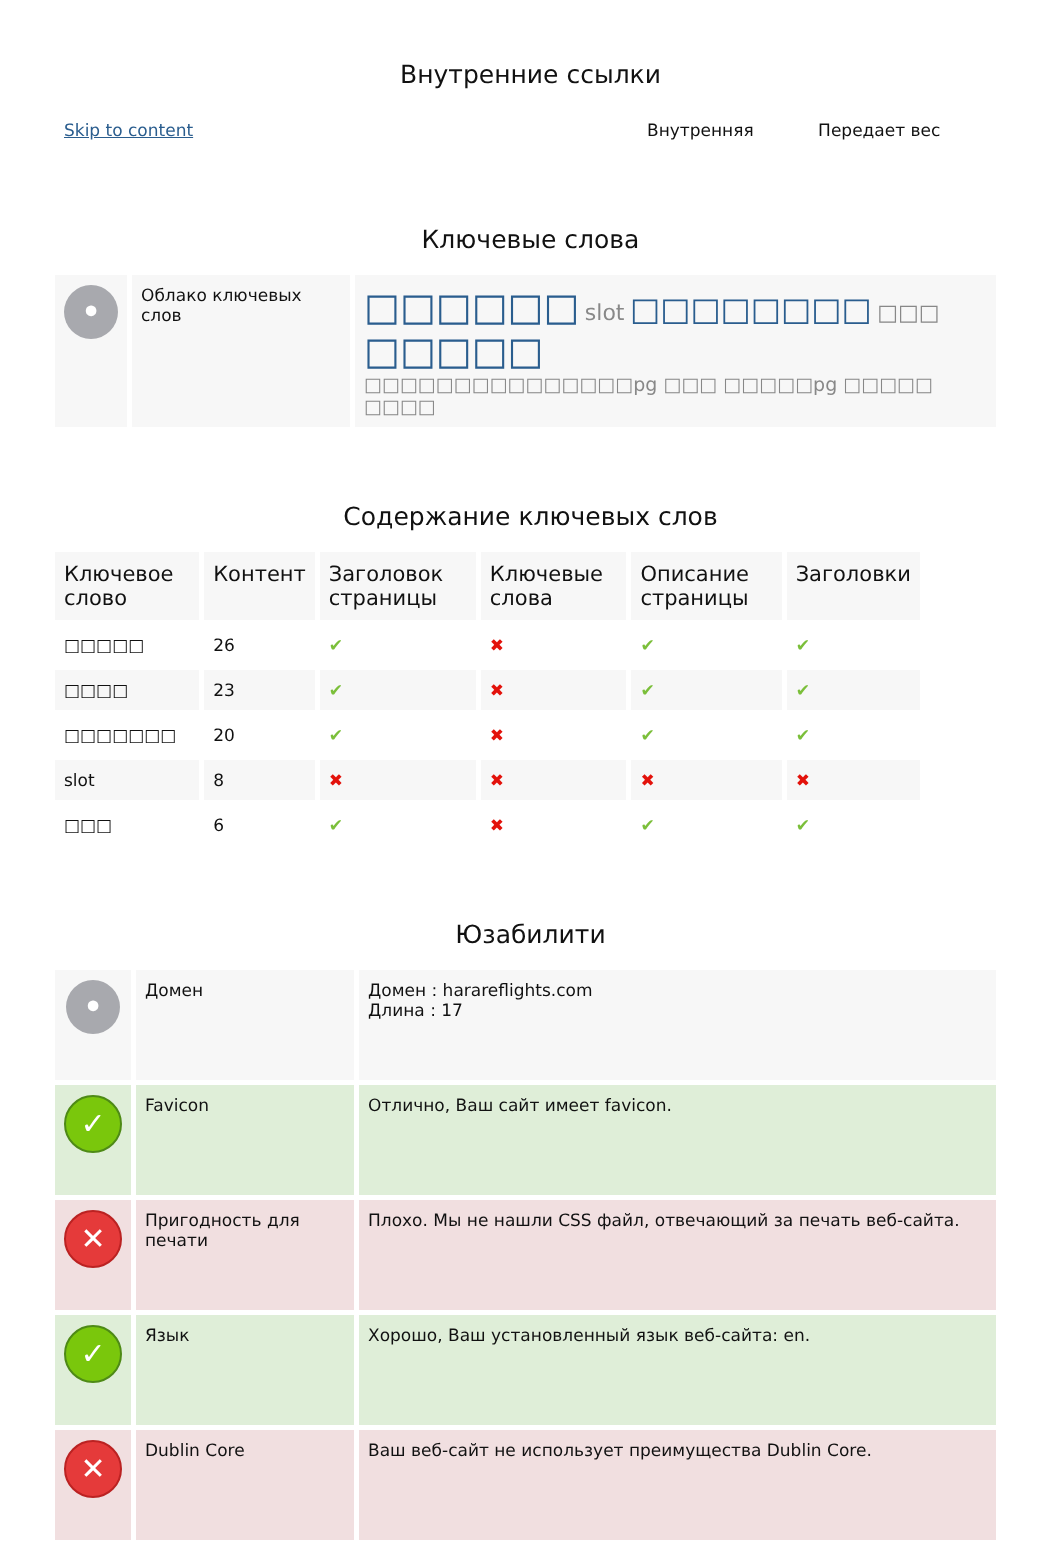Внутренние ссылки
| Skip to content | Внутренняя | Передает вес |
Ключевые слова
| • | Облако ключевых слов | □□□□□□ slot □□□□□□□□ □□□ □□□□□ □□□□□□□□□□□□□□□pg □□□ □□□□□pg □□□□□ □□□□ |
Содержание ключевых слов
| Ключевое слово | Контент | Заголовок страницы | Ключевые слова | Описание страницы | Заголовки |
| --- | --- | --- | --- | --- | --- |
| □□□□□ | 26 | ✔ | ✖ | ✔ | ✔ |
| □□□□ | 23 | ✔ | ✖ | ✔ | ✔ |
| □□□□□□□ | 20 | ✔ | ✖ | ✔ | ✔ |
| slot | 8 | ✖ | ✖ | ✖ | ✖ |
| □□□ | 6 | ✔ | ✖ | ✔ | ✔ |
Юзабилити
| • | Домен | Домен : harareflights.com Длина : 17 |
| ✓ | Favicon | Отлично, Ваш сайт имеет favicon. |
| ✕ | Пригодность для печати | Плохо. Мы не нашли CSS файл, отвечающий за печать веб-сайта. |
| ✓ | Язык | Хорошо, Ваш установленный язык веб-сайта: en. |
| ✕ | Dublin Core | Ваш веб-сайт не использует преимущества Dublin Core. |